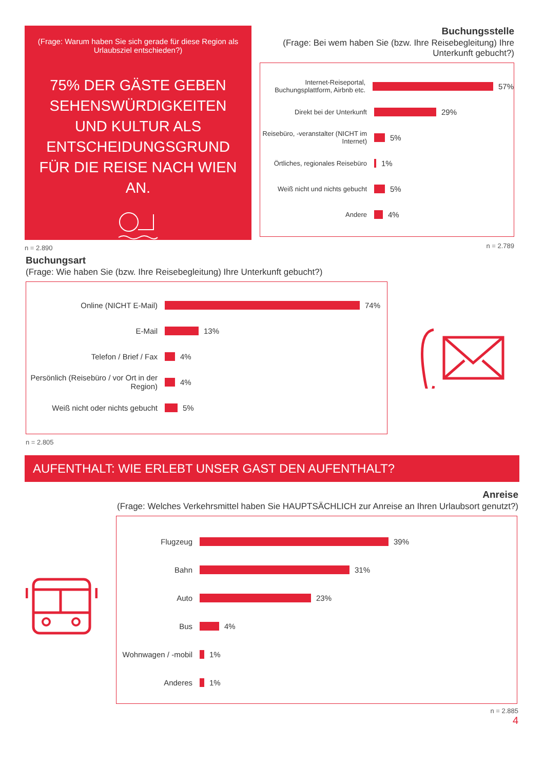(Frage: Warum haben Sie sich gerade für diese Region als Urlaubsziel entschieden?)
75% DER GÄSTE GEBEN SEHENSWÜRDIGKEITEN UND KULTUR ALS ENTSCHEIDUNGSGRUND FÜR DIE REISE NACH WIEN AN.
n = 2.890
Buchungsstelle
(Frage: Bei wem haben Sie (bzw. Ihre Reisebegleitung) Ihre Unterkunft gebucht?)
Internet-Reiseportal, Buchungsplattform, Airbnb etc.
57%
Direkt bei der Unterkunft
29%
Reisebüro, -veranstalter (NICHT im Internet)
5%
Örtliches, regionales Reisebüro
1%
Weiß nicht und nichts gebucht
5%
Andere
4%
n = 2.789
Buchungsart
(Frage: Wie haben Sie (bzw. Ihre Reisebegleitung) Ihre Unterkunft gebucht?)
Online (NICHT E-Mail) 74%
E-Mail 13%
Telefon / Brief / Fax 4%
Persönlich (Reisebüro / vor Ort in der Region)
4%
Weiß nicht oder nichts gebucht 5%
n = 2.805
AUFENTHALT: WIE ERLEBT UNSER GAST DEN AUFENTHALT?
Anreise
(Frage: Welches Verkehrsmittel haben Sie HAUPTSÄCHLICH zur Anreise an Ihren Urlaubsort genutzt?)
Flugzeug 39%
Bahn 31%
Auto 23%
Bus 4%
Wohnwagen / -mobil 1%
Anderes 1%
n = 2.885
4